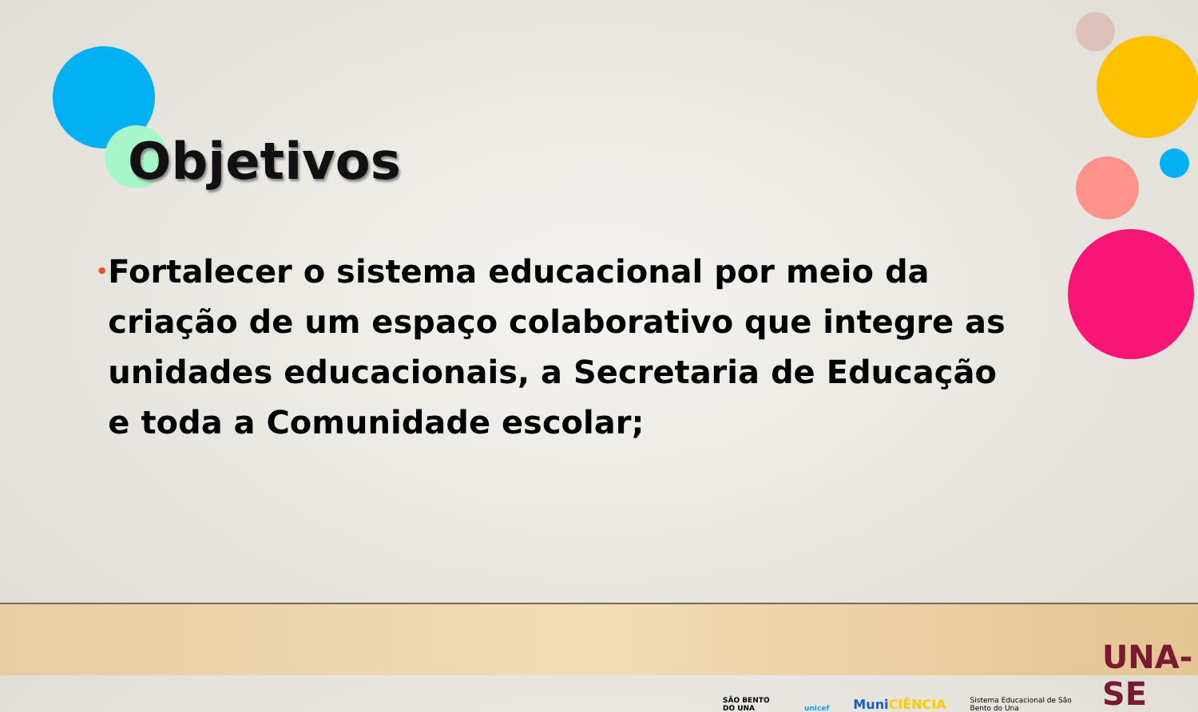Objetivos
• Fortalecer o sistema educacional por meio da criação de um espaço colaborativo que integre as unidades educacionais, a Secretaria de Educação e toda a Comunidade escolar;
SÃO BENTO DO UNA unicef MuniCIÊNCIA Sistema Educacional de São Bento do Una UNA-SE